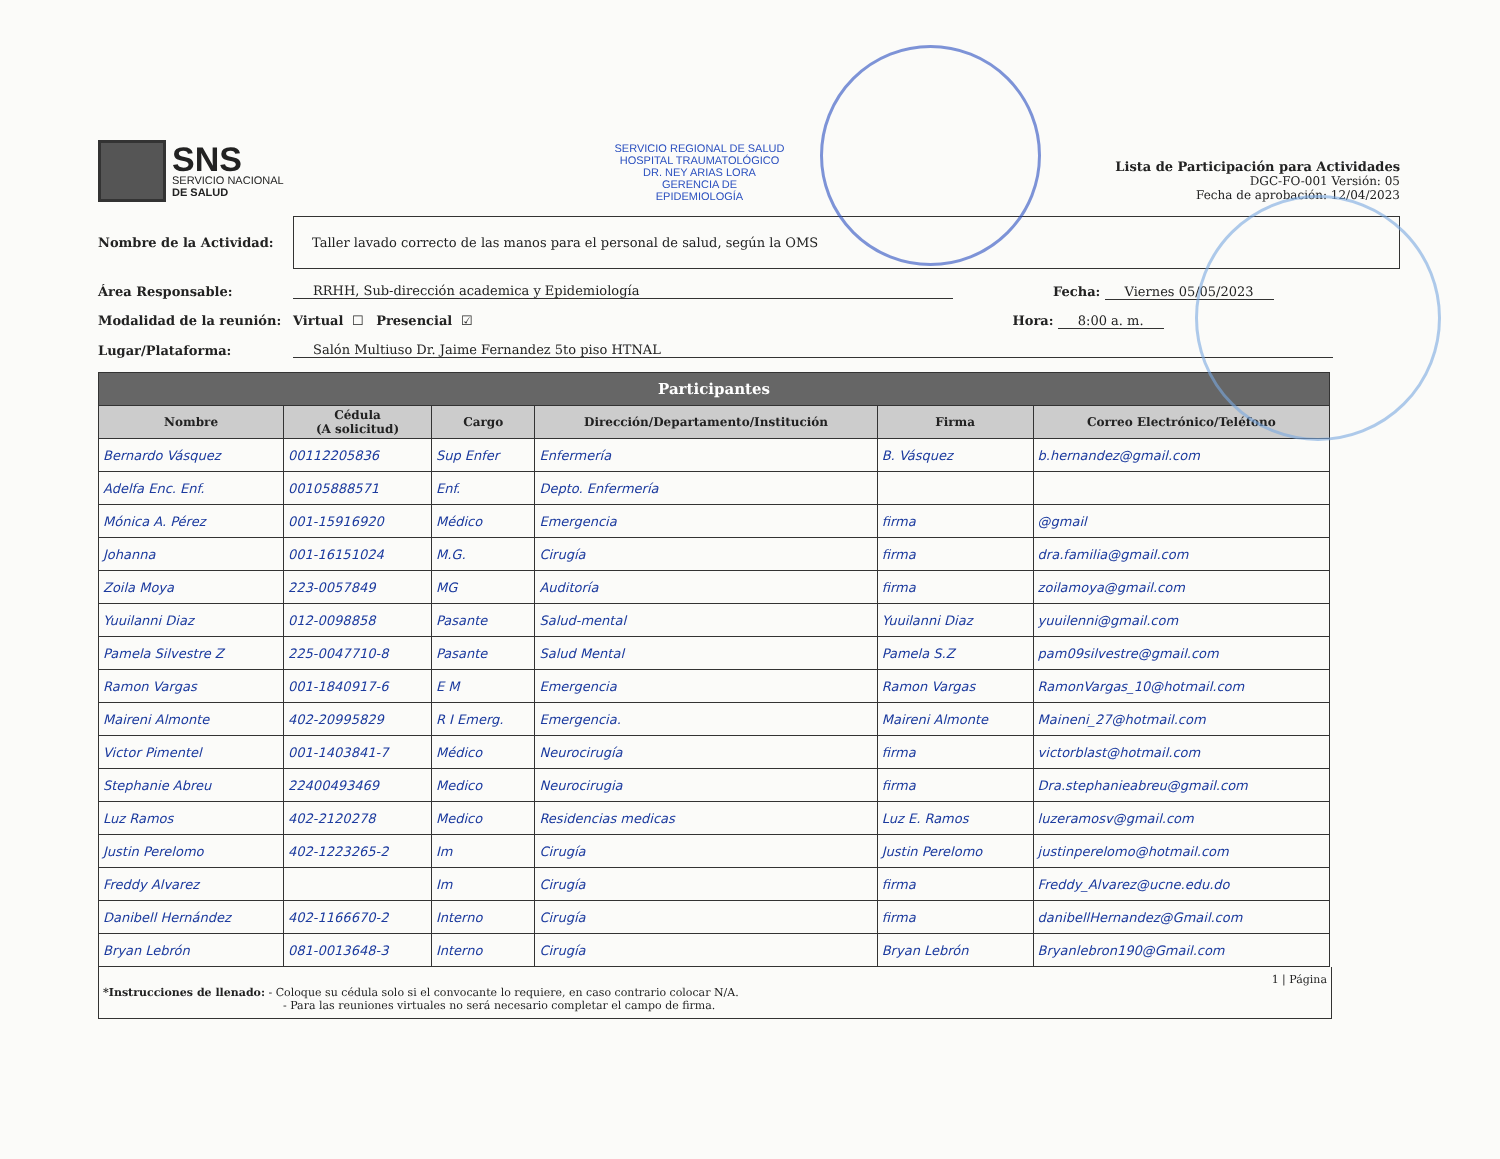SNS
SERVICIO NACIONAL
DE SALUD
SERVICIO REGIONAL DE SALUD
HOSPITAL TRAUMATOLÓGICO
DR. NEY ARIAS LORA
GERENCIA DE
EPIDEMIOLOGÍA
Lista de Participación para Actividades
DGC-FO-001 Versión: 05
Fecha de aprobación: 12/04/2023
Nombre de la Actividad:
Taller lavado correcto de las manos para el personal de salud, según la OMS
Área Responsable: RRHH, Sub-dirección academica y Epidemiología Fecha: Viernes 05/05/2023
Modalidad de la reunión: Virtual ☐ Presencial ☑ Hora: 8:00 a. m.
Lugar/Plataforma: Salón Multiuso Dr. Jaime Fernandez 5to piso HTNAL
| Participantes | | | | | |
| --- | --- | --- | --- | --- | --- |
| Nombre | Cédula (A solicitud) | Cargo | Dirección/Departamento/Institución | Firma | Correo Electrónico/Teléfono |
| Bernardo Vásquez | 00112205836 | Sup Enfer | Enfermería | B. Vásquez | b.hernandez@gmail.com |
| Adelfa Enc. Enf. | 00105888571 | Enf. | Depto. Enfermería | | |
| Mónica A. Pérez | 001-15916920 | Médico | Emergencia | firma | @gmail |
| Johanna | 001-16151024 | M.G. | Cirugía | firma | dra.familia@gmail.com |
| Zoila Moya | 223-0057849 | MG | Auditoría | firma | zoilamoya@gmail.com |
| Yuuilanni Diaz | 012-0098858 | Pasante | Salud-mental | Yuuilanni Diaz | yuuilenni@gmail.com |
| Pamela Silvestre Z | 225-0047710-8 | Pasante | Salud Mental | Pamela S.Z | pam09silvestre@gmail.com |
| Ramon Vargas | 001-1840917-6 | E M | Emergencia | Ramon Vargas | RamonVargas_10@hotmail.com |
| Maireni Almonte | 402-20995829 | R I Emerg. | Emergencia. | Maireni Almonte | Maineni_27@hotmail.com |
| Victor Pimentel | 001-1403841-7 | Médico | Neurocirugía | firma | victorblast@hotmail.com |
| Stephanie Abreu | 22400493469 | Medico | Neurocirugia | firma | Dra.stephanieabreu@gmail.com |
| Luz Ramos | 402-2120278 | Medico | Residencias medicas | Luz E. Ramos | luzeramosv@gmail.com |
| Justin Perelomo | 402-1223265-2 | Im | Cirugía | Justin Perelomo | justinperelomo@hotmail.com |
| Freddy Alvarez | | Im | Cirugía | firma | Freddy_Alvarez@ucne.edu.do |
| Danibell Hernández | 402-1166670-2 | Interno | Cirugía | firma | danibellHernandez@Gmail.com |
| Bryan Lebrón | 081-0013648-3 | Interno | Cirugía | Bryan Lebrón | Bryanlebron190@Gmail.com |
1 | Página
*Instrucciones de llenado: - Coloque su cédula solo si el convocante lo requiere, en caso contrario colocar N/A.
- Para las reuniones virtuales no será necesario completar el campo de firma.